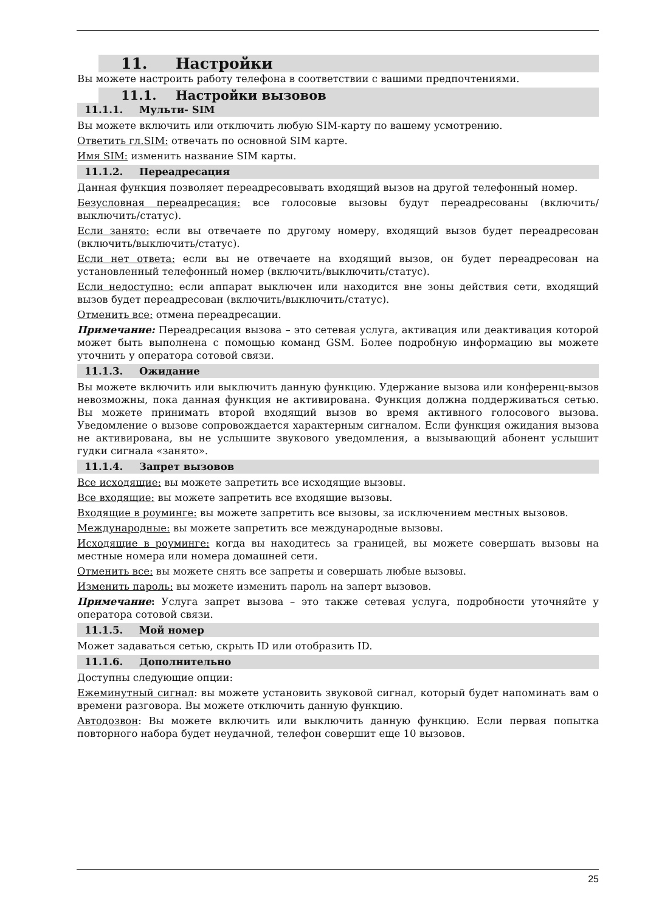11. Настройки
Вы можете настроить работу телефона в соответствии с вашими предпочтениями.
11.1. Настройки вызовов
11.1.1. Мульти- SIM
Вы можете включить или отключить любую SIM-карту по вашему усмотрению.
Ответить гл.SIM: отвечать по основной SIM карте.
Имя SIM: изменить название SIM карты.
11.1.2. Переадресация
Данная функция позволяет переадресовывать входящий вызов на другой телефонный номер.
Безусловная переадресация: все голосовые вызовы будут переадресованы (включить/выключить/статус).
Если занято: если вы отвечаете по другому номеру, входящий вызов будет переадресован (включить/выключить/статус).
Если нет ответа: если вы не отвечаете на входящий вызов, он будет переадресован на установленный телефонный номер (включить/выключить/статус).
Если недоступно: если аппарат выключен или находится вне зоны действия сети, входящий вызов будет переадресован (включить/выключить/статус).
Отменить все: отмена переадресации.
Примечание: Переадресация вызова – это сетевая услуга, активация или деактивация которой может быть выполнена с помощью команд GSM. Более подробную информацию вы можете уточнить у оператора сотовой связи.
11.1.3. Ожидание
Вы можете включить или выключить данную функцию. Удержание вызова или конференц-вызов невозможны, пока данная функция не активирована. Функция должна поддерживаться сетью. Вы можете принимать второй входящий вызов во время активного голосового вызова. Уведомление о вызове сопровождается характерным сигналом. Если функция ожидания вызова не активирована, вы не услышите звукового уведомления, а вызывающий абонент услышит гудки сигнала «занято».
11.1.4. Запрет вызовов
Все исходящие: вы можете запретить все исходящие вызовы.
Все входящие: вы можете запретить все входящие вызовы.
Входящие в роуминге: вы можете запретить все вызовы, за исключением местных вызовов.
Международные: вы можете запретить все международные вызовы.
Исходящие в роуминге: когда вы находитесь за границей, вы можете совершать вызовы на местные номера или номера домашней сети.
Отменить все: вы можете снять все запреты и совершать любые вызовы.
Изменить пароль: вы можете изменить пароль на заперт вызовов.
Примечание: Услуга запрет вызова – это также сетевая услуга, подробности уточняйте у оператора сотовой связи.
11.1.5. Мой номер
Может задаваться сетью, скрыть ID или отобразить ID.
11.1.6. Дополнительно
Доступны следующие опции:
Ежеминутный сигнал: вы можете установить звуковой сигнал, который будет напоминать вам о времени разговора. Вы можете отключить данную функцию.
Автодозвон: Вы можете включить или выключить данную функцию. Если первая попытка повторного набора будет неудачной, телефон совершит еще 10 вызовов.
25